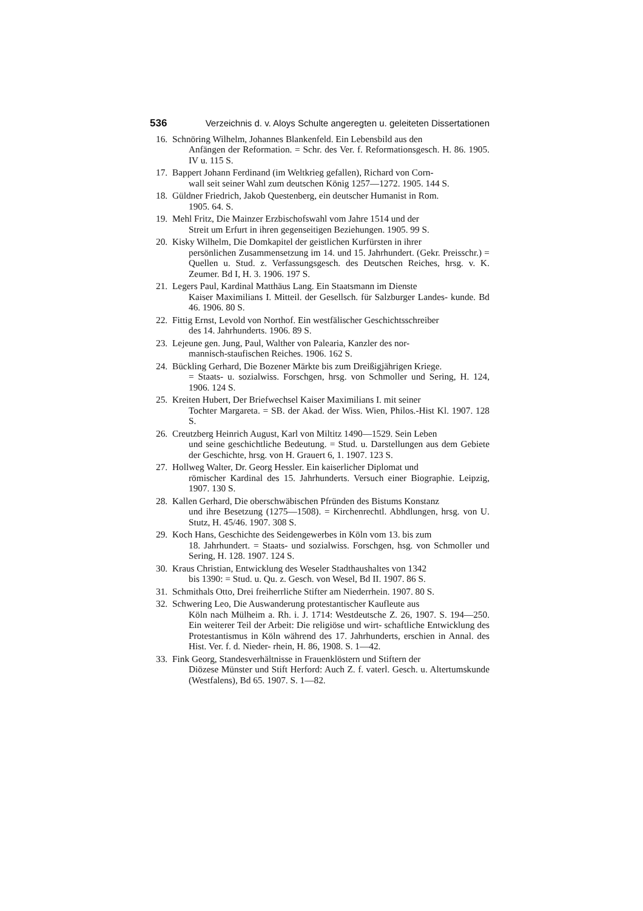536 Verzeichnis d. v. Aloys Schulte angeregten u. geleiteten Dissertationen
16.
Schnöring Wilhelm, Johannes Blankenfeld. Ein Lebensbild aus den
Anfängen der Reformation. = Schr. des Ver. f. Reformationsgesch. H. 86. 1905. IV u. 115 S.
17.
Bappert Johann Ferdinand (im Weltkrieg gefallen), Richard von Corn-
wall seit seiner Wahl zum deutschen König 1257—1272. 1905. 144 S.
18.
Güldner Friedrich, Jakob Questenberg, ein deutscher Humanist in Rom.
1905. 64. S.
19.
Mehl Fritz, Die Mainzer Erzbischofswahl vom Jahre 1514 und der
Streit um Erfurt in ihren gegenseitigen Beziehungen. 1905. 99 S.
20.
Kisky Wilhelm, Die Domkapitel der geistlichen Kurfürsten in ihrer
persönlichen Zusammensetzung im 14. und 15. Jahrhundert. (Gekr. Preisschr.) = Quellen u. Stud. z. Verfassungsgesch. des Deutschen Reiches, hrsg. v. K. Zeumer. Bd I, H. 3. 1906. 197 S.
21.
Legers Paul, Kardinal Matthäus Lang. Ein Staatsmann im Dienste
Kaiser Maximilians I. Mitteil. der Gesellsch. für Salzburger Landes- kunde. Bd 46. 1906. 80 S.
22.
Fittig Ernst, Levold von Northof. Ein westfälischer Geschichtsschreiber
des 14. Jahrhunderts. 1906. 89 S.
23.
Lejeune gen. Jung, Paul, Walther von Palearia, Kanzler des nor-
mannisch-staufischen Reiches. 1906. 162 S.
24.
Bückling Gerhard, Die Bozener Märkte bis zum Dreißigjährigen Kriege.
= Staats- u. sozialwiss. Forschgen, hrsg. von Schmoller und Sering, H. 124, 1906. 124 S.
25.
Kreiten Hubert, Der Briefwechsel Kaiser Maximilians I. mit seiner
Tochter Margareta. = SB. der Akad. der Wiss. Wien, Philos.-Hist Kl. 1907. 128 S.
26.
Creutzberg Heinrich August, Karl von Miltitz 1490—1529. Sein Leben
und seine geschichtliche Bedeutung. = Stud. u. Darstellungen aus dem Gebiete der Geschichte, hrsg. von H. Grauert 6, 1. 1907. 123 S.
27.
Hollweg Walter, Dr. Georg Hessler. Ein kaiserlicher Diplomat und
römischer Kardinal des 15. Jahrhunderts. Versuch einer Biographie. Leipzig, 1907. 130 S.
28.
Kallen Gerhard, Die oberschwäbischen Pfründen des Bistums Konstanz
und ihre Besetzung (1275—1508). = Kirchenrechtl. Abhdlungen, hrsg. von U. Stutz, H. 45/46. 1907. 308 S.
29.
Koch Hans, Geschichte des Seidengewerbes in Köln vom 13. bis zum
18. Jahrhundert. = Staats- und sozialwiss. Forschgen, hsg. von Schmoller und Sering, H. 128. 1907. 124 S.
30.
Kraus Christian, Entwicklung des Weseler Stadthaushaltes von 1342
bis 1390: = Stud. u. Qu. z. Gesch. von Wesel, Bd II. 1907. 86 S.
31.
Schmithals Otto, Drei freiherrliche Stifter am Niederrhein. 1907. 80 S.
32.
Schwering Leo, Die Auswanderung protestantischer Kaufleute aus
Köln nach Mülheim a. Rh. i. J. 1714: Westdeutsche Z. 26, 1907. S. 194—250. Ein weiterer Teil der Arbeit: Die religiöse und wirt- schaftliche Entwicklung des Protestantismus in Köln während des 17. Jahrhunderts, erschien in Annal. des Hist. Ver. f. d. Nieder- rhein, H. 86, 1908. S. 1—42.
33.
Fink Georg, Standesverhältnisse in Frauenklöstern und Stiftern der
Diözese Münster und Stift Herford: Auch Z. f. vaterl. Gesch. u. Altertumskunde (Westfalens), Bd 65. 1907. S. 1—82.